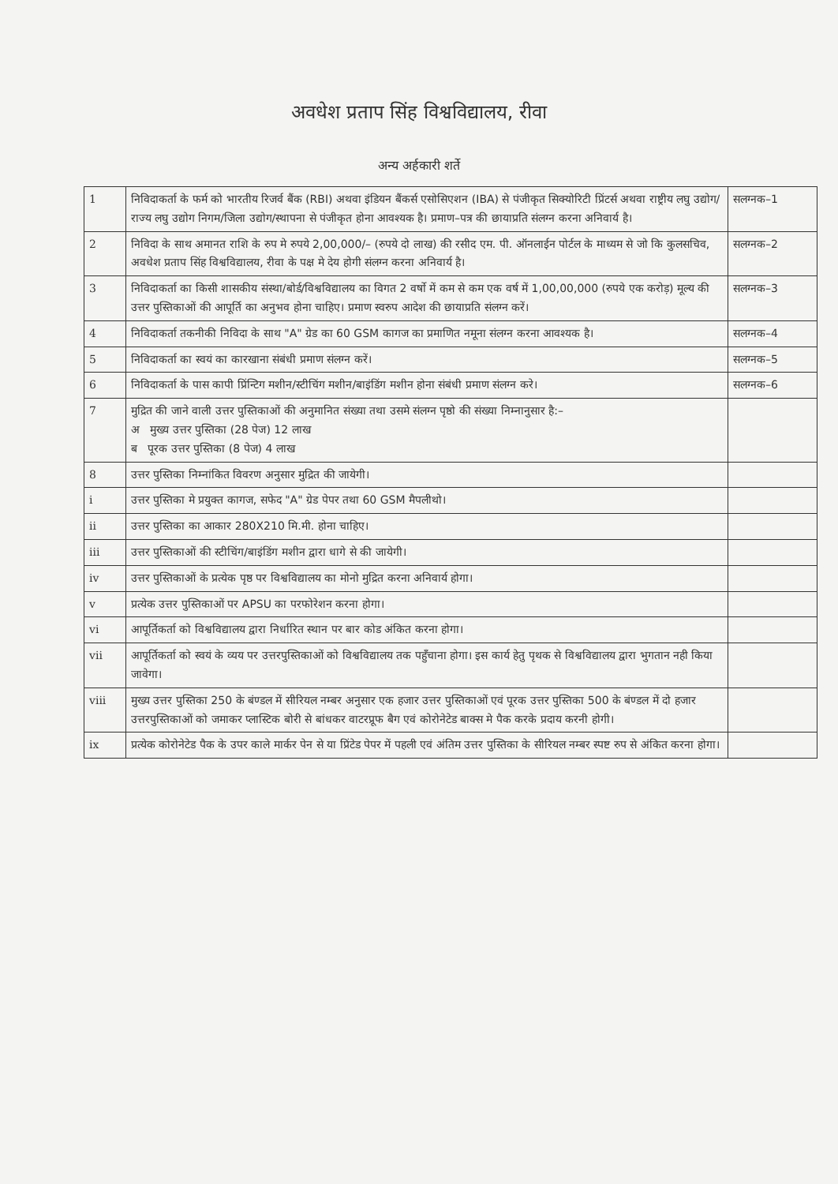अवधेश प्रताप सिंह विश्वविद्यालय, रीवा
अन्य अर्हकारी शर्ते
| 1 | निविदाकर्ता के फर्म को भारतीय रिजर्व बैंक (RBI) अथवा इंडियन बैंकर्स एसोसिएशन (IBA) से पंजीकृत सिक्योरिटी प्रिंटर्स अथवा राष्ट्रीय लघु उद्योग/राज्य लघु उद्योग निगम/जिला उद्योग/स्थापना से पंजीकृत होना आवश्यक है। प्रमाण–पत्र की छायाप्रति संलग्न करना अनिवार्य है। | सलग्नक–1 |
| 2 | निविदा के साथ अमानत राशि के रुप मे रुपये 2,00,000/– (रुपये दो लाख) की रसीद एम. पी. ऑनलाईन पोर्टल के माध्यम से जो कि कुलसचिव, अवधेश प्रताप सिंह विश्वविद्यालय, रीवा के पक्ष मे देय होगी संलग्न करना अनिवार्य है। | सलग्नक–2 |
| 3 | निविदाकर्ता का किसी शासकीय संस्था/बोर्ड/विश्वविद्यालय का विगत 2 वर्षो में कम से कम एक वर्ष में 1,00,00,000 (रुपये एक करोड़) मूल्य की उत्तर पुस्तिकाओं की आपूर्ति का अनुभव होना चाहिए। प्रमाण स्वरुप आदेश की छायाप्रति संलग्न करें। | सलग्नक–3 |
| 4 | निविदाकर्ता तकनीकी निविदा के साथ "A" ग्रेड का 60 GSM कागज का प्रमाणित नमूना संलग्न करना आवश्यक है। | सलग्नक–4 |
| 5 | निविदाकर्ता का स्वयं का कारखाना संबंधी प्रमाण संलग्न करें। | सलग्नक–5 |
| 6 | निविदाकर्ता के पास कापी प्रिंन्टिग मशीन/स्टीचिंग मशीन/बाइंडिंग मशीन होना संबंधी प्रमाण संलग्न करे। | सलग्नक–6 |
| 7 | मुद्रित की जाने वाली उत्तर पुस्तिकाओं की अनुमानित संख्या तथा उसमे संलग्न पृष्ठो की संख्या निम्नानुसार है:– अ मुख्य उत्तर पुस्तिका (28 पेज) 12 लाख ब पूरक उत्तर पुस्तिका (8 पेज) 4 लाख | |
| 8 | उत्तर पुस्तिका निम्नांकित विवरण अनुसार मुद्रित की जायेगी। | |
| i | उत्तर पुस्तिका मे प्रयुक्त कागज, सफेद "A" ग्रेड पेपर तथा 60 GSM मैपलीथो। | |
| ii | उत्तर पुस्तिका का आकार 280X210 मि.मी. होना चाहिए। | |
| iii | उत्तर पुस्तिकाओं की स्टीचिंग/बाइंडिंग मशीन द्वारा धागे से की जायेगी। | |
| iv | उत्तर पुस्तिकाओं के प्रत्येक पृष्ठ पर विश्वविद्यालय का मोनो मुद्रित करना अनिवार्य होगा। | |
| v | प्रत्येक उत्तर पुस्तिकाओं पर APSU का परफोरेशन करना होगा। | |
| vi | आपूर्तिकर्ता को विश्वविद्यालय द्वारा निर्धारित स्थान पर बार कोड अंकित करना होगा। | |
| vii | आपूर्तिकर्ता को स्वयं के व्यय पर उत्तरपुस्तिकाओं को विश्वविद्यालय तक पहुँचाना होगा। इस कार्य हेतु पृथक से विश्वविद्यालय द्वारा भुगतान नही किया जावेगा। | |
| viii | मुख्य उत्तर पुस्तिका 250 के बंण्डल में सीरियल नम्बर अनुसार एक हजार उत्तर पुस्तिकाओं एवं पूरक उत्तर पुस्तिका 500 के बंण्डल में दो हजार उत्तरपुस्तिकाओं को जमाकर प्लास्टिक बोरी से बांधकर वाटरप्रूफ बैग एवं कोरोनेटेड बाक्स मे पैक करके प्रदाय करनी होगी। | |
| ix | प्रत्येक कोरोनेटेड पैक के उपर काले मार्कर पेन से या प्रिंटेड पेपर में पहली एवं अंतिम उत्तर पुस्तिका के सीरियल नम्बर स्पष्ट रुप से अंकित करना होगा। | |